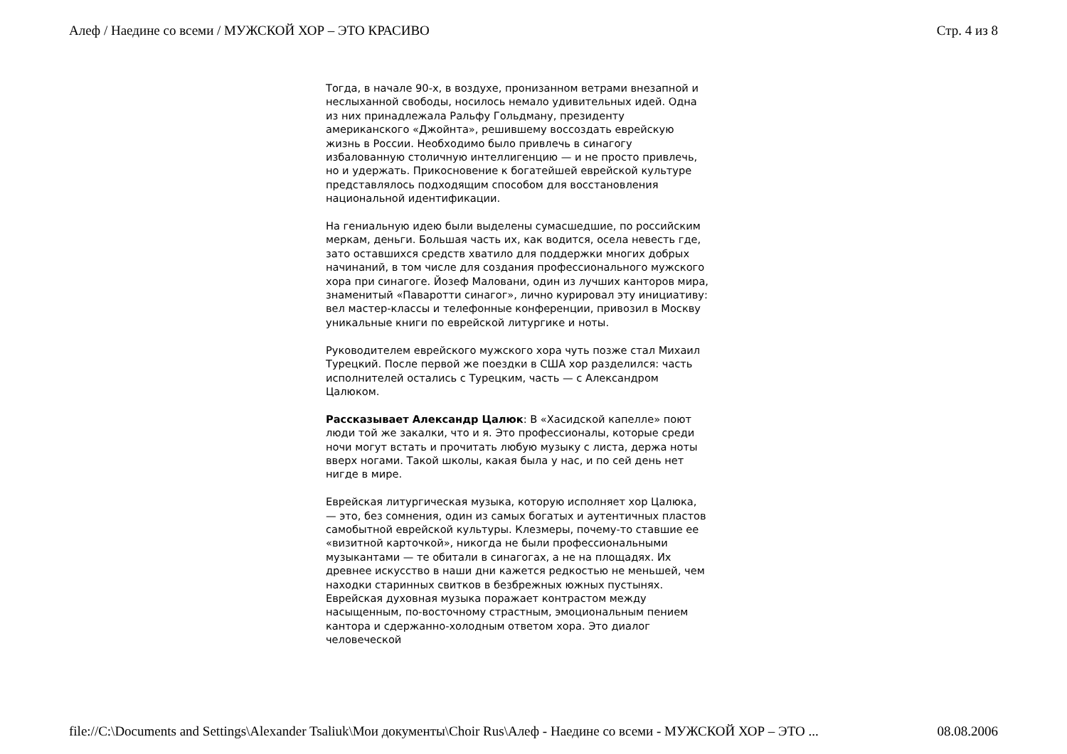Алеф / Наедине со всеми / МУЖСКОЙ ХОР – ЭТО КРАСИВО Стр. 4 из 8
Тогда, в начале 90-х, в воздухе, пронизанном ветрами внезапной и неслыханной свободы, носилось немало удивительных идей. Одна из них принадлежала Ральфу Гольдману, президенту американского «Джойнта», решившему воссоздать еврейскую жизнь в России. Необходимо было привлечь в синагогу избалованную столичную интеллигенцию — и не просто привлечь, но и удержать. Прикосновение к богатейшей еврейской культуре представлялось подходящим способом для восстановления национальной идентификации.
На гениальную идею были выделены сумасшедшие, по российским меркам, деньги. Большая часть их, как водится, осела невесть где, зато оставшихся средств хватило для поддержки многих добрых начинаний, в том числе для создания профессионального мужского хора при синагоге. Йозеф Маловани, один из лучших канторов мира, знаменитый «Паваротти синагог», лично курировал эту инициативу: вел мастер-классы и телефонные конференции, привозил в Москву уникальные книги по еврейской литургике и ноты.
Руководителем еврейского мужского хора чуть позже стал Михаил Турецкий. После первой же поездки в США хор разделился: часть исполнителей остались с Турецким, часть — с Александром Цалюком.
Рассказывает Александр Цалюк: В «Хасидской капелле» поют люди той же закалки, что и я. Это профессионалы, которые среди ночи могут встать и прочитать любую музыку с листа, держа ноты вверх ногами. Такой школы, какая была у нас, и по сей день нет нигде в мире.
Еврейская литургическая музыка, которую исполняет хор Цалюка, — это, без сомнения, один из самых богатых и аутентичных пластов самобытной еврейской культуры. Клезмеры, почему-то ставшие ее «визитной карточкой», никогда не были профессиональными музыкантами — те обитали в синагогах, а не на площадях. Их древнее искусство в наши дни кажется редкостью не меньшей, чем находки старинных свитков в безбрежных южных пустынях. Еврейская духовная музыка поражает контрастом между насыщенным, по-восточному страстным, эмоциональным пением кантора и сдержанно-холодным ответом хора. Это диалог человеческой
file://C:\Documents and Settings\Alexander Tsaliuk\Мои документы\Choir Rus\Алеф - Наедине со всеми - МУЖСКОЙ ХОР – ЭТО ... 08.08.2006